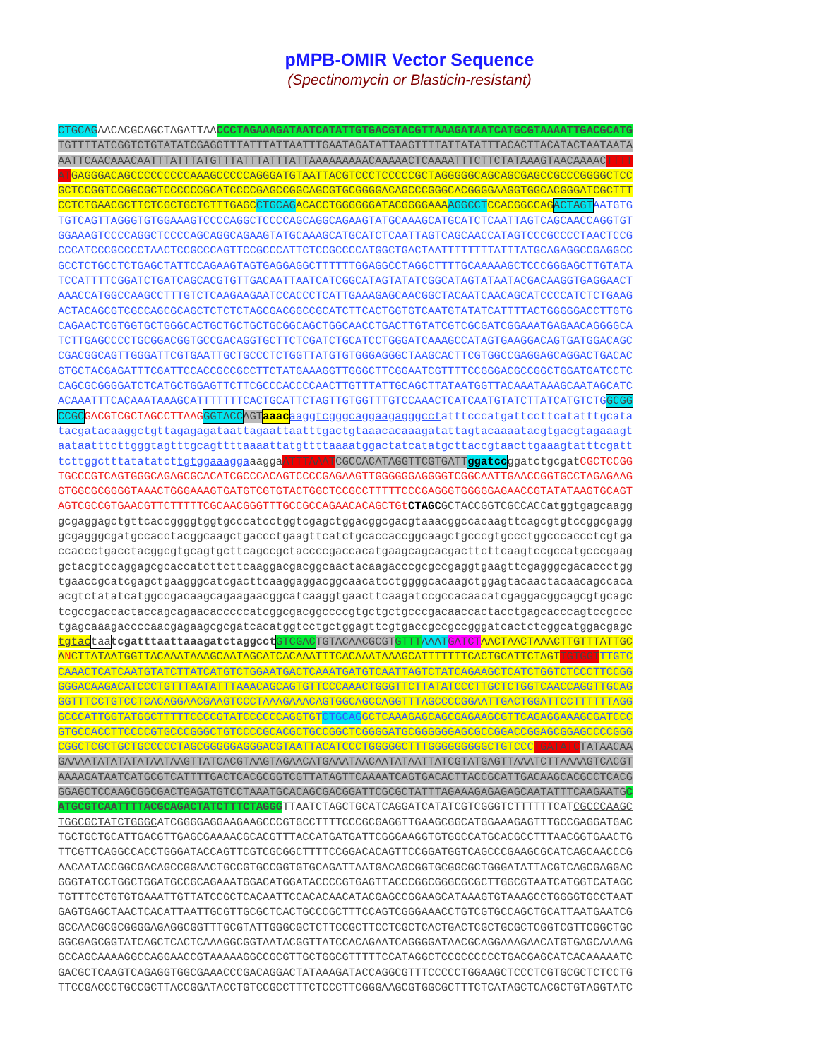pMPB-OMIR Vector Sequence
(Spectinomycin or Blasticin-resistant)
CTGCAGAACACGCAGCTAGATTAACCCTAGAAAGATAATCATATTGTGACGTACGTTAAAGATAATCATGCGTAAAATTGACGCATG TGTTTTATCGGTCTGTATATCGAGGTTTATTTATTAATTTGAATAGATATTAAGTTTTATTATATTTACACTTACATACTAATAATA AATTCAACAAACAATTTATTTATGTTTATTTATTTATTAAAAAAAAACAAAAACTCAAAATTTCTTCTATAAAGTAACAAAAC TTTT ATGAGGGACAGCCCCCCCCCAAAGCCCCCAGGGATGTAATTACGTCCCTCCCCCGCTAGGGGGCAGCAGCGAGCCGCCCGGGGCTCC GCTCCGGTCCGGCGCTCCCCCCGCATCCCCGAGCCGGCAGCGTGCGGGGACAGCCCGGGCACGGGGAAGGTGGCACGGGATCGCTTT CCTCTGAACGCTTCTCGCTGCTCTTTGAGCCTGCAGACACCTGGGGGGATACGGGGAAAAGGCCTCCACGGCCAGACTAGT AATGTG TGTCAGTTAGGGTGTGGAAAGTCCCCAGGCTCCCCAGCAGGCAGAAGTATGCAAAGCATGCATCTCAATTAGTCAGCAACCAGGTGT GGAAAGTCCCCAGGCTCCCCAGCAGGCAGAAGTATGCAAAGCATGCATCTCAATTAGTCAGCAACCATAGTCCCGCCCCTAACTCCG CCCATCCCGCCCCTAACTCCGCCCAGTTCCGCCCATTCTCCGCCCCATGGCTGACTAATTTTTTTTATTTATGCAGAGGCCGAGGCC GCCTCTGCCTCTGAGCTATTCCAGAAGTAGTGAGGAGGCTTTTTTGGAGGCCTAGGCTTTTGCAAAAAGCTCCCGGGAGCTTGTATA TCCATTTTCGGATCTGATCAGCACGTGTTGACAATTAATCATCGGCATAGTATATCGGCATAGTATAATACGACAAGGTGAGGAACT AAACCATGGCCAAGCCTTTGTCTCAAGAAGAATCCACCCTCATTGAAAGAGCAACGGCTACAATCAACAGCATCCCCATCTCTGAAG ACTACAGCGTCGCCAGCGCAGCTCTCTCTAGCGACGGCCGCATCTTCACTGGTGTCAATGTATATCATTTTACTGGGGGACCTTGTG CAGAACTCGTGGTGCTGGGCACTGCTGCTGCTGCGGCAGCTGGCAACCTGACTTGTATCGTCGCGATCGGAAATGAGAACAGGGGCA TCTTGAGCCCCTGCGGACGGTGCCGACAGGTGCTTCTCGATCTGCATCCTGGGATCAAAGCCATAGTGAAGGACAGTGATGGACAGC CGACGGCAGTTGGGATTCGTGAATTGCTGCCCTCTGGTTATGTGTGGGAGGGCTAAGCACTTCGTGGCCGAGGAGCAGGACTGACAC GTGCTACGAGATTTCGATTCCACCGCCGCCTTCTATGAAAGGTTGGGCTTCGGAATCGTTTTCCGGGACGCCGGCTGGATGATCCTC CAGCGCGGGGATCTCATGCTGGAGTTCTTCGCCCACCCCAACTTGTTTATTGCAGCTTATAATGGTTACAAATAAAGCAATAGCATC ACAAATTTCACAAATAAAGCATTTTTTTCACTGCATTCTAGTTGTGGTTTGTCCAAACTCATCAATGTATCTTATCATGTCTG GCGG CCGC GACGTCGCTAGCCTTAAG GGTACC AGT aaac aaggtcgggcaggaagagggcctatttcccatgattccttcatatttgcata tacgatacaaggctgttagagagataattagaattaatttgactgtaaacacaaagatattagtacaaaatacgtgacgtagaaagt aataatttcttgggtagtttgcagttttaaaattatgttttaaaatggactatcatatgcttaccgtaacttgaaagtatttcgatt tcttggctttatatatcttgtggaaaggaaaggaATTTAAAT CGCCACATAGGTTCGTGATT ggatccggatctgcgatCGCTCCGG TGCCCGTCAGTGGGCAGAGCGCACATCGCCCACAGTCCCCGAGAAGTTGGGGGGAGGGGTCGGCAATTGAACCGGTGCCTAGAGAAG GTGGCGCGGGGTAAACTGGGAAAGTGATGTCGTGTACTGGCTCCGCCTTTTTCCCGAGGGTGGGGGAGAACCGTATATAAGTGCAGT AGTCGCCGTGAACGTTCTTTTTCGCAACGGGTTTGCCGCCAGAACACAGCTGt CTAGCGCTACCGGTCGCCACCatggtgagcaagg gcgaggagctgttcaccggggtggtgcccatcctggtcgagctggacggcgacgtaaacggccacaagttcagcgtgtccggcgagg gcgagggcgatgccacctacggcaagctgaccctgaagttcatctgcaccaccggcaagctgcccgtgccctggcccaccctcgtga ccaccctgacctacggcgtgcagtgcttcagccgctaccccgaccacatgaagcagcacgacttcttcaagtccgccatgcccgaag gctacgtccaggagcgcaccatcttcttcaaggacgacggcaactacaagacccgcgccgaggtgaagttcgagggcgacaccctgg tgaaccgcatcgagctgaagggcatcgacttcaaggaggacggcaacatcctggggcacaagctggagtacaactacaacagccaca acgtctatatcatggccgacaagcagaagaacggcatcaaggtgaacttcaagatccgccacaacatcgaggacggcagcgtgcagc tcgccgaccactaccagcagaacacccccatcggcgacggccccgtgctgctgcccgacaaccactacctgagcacccagtccgccc tgagcaaagaccccaacgagaagcgcgatcacatggtcctgctggagttcgtgaccgccgccgggatcactctcggcatggacgagc tgtac taa tcgatttaattaaagatctaggcct GTCGAC TGTACAACGCGT GTTT AAAT GATCT AACTAACTAAACTTGTTTATTGC ANCTTATAATGGTTACAAATAAAGCAATAGCATCACAAATTTCACAAATAAAGCATTTTTTTCACTGCATTCTAGTTGTGGT TTGTC CAAACTCATCAATGTATCTTATCATGTCTGGAATGACTCAAATGATGTCAATTAGTCTATCAGAAGCTCATCTGGTCTCCCTTCCGG GGGACAAGACATCCCTGTTTAATATTTAAACAGCAGTGTTCCCAAACTGGGTTCTTATATCCCTTGCTCTGGTCAACCAGGTTGCAG GGTTTCCTGTCCTCACAGGAACGAAGTCCCTAAAGAAACAGTGGCAGCCAGGTTTAGCCCCGGAATTGACTGGATTCCTTTTTTAGG GCCCATTGGTATGGCTTTTTCCCCGTATCCCCCCAGGTGTCTGCAGGCTCAAAGAGCAGCGAGAAGCGTTCAGAGGAAAGCGATCCC GTGCCACCTTCCCCGTGCCCGGGCTGTCCCCGCACGCTGCCGGCTCGGGGATGCGGGGGGAGCGCCGGACCGGAGCGGAGCCCCGGG CGGCTCGCTGCTGCCCCCTAGCGGGGGAGGGACGTAATTACATCCCTGGGGGCTTTGGGGGGGGGCTGTCCC TGATATC TATAACAA GAAAATATATATATAATAAGTTATCACGTAAGTAGAACATGAAATAACAATATAATTATCGTATGAGTTAAATCTTAAAAGTCACGT AAAAGATAATCATGCGTCATTTTGACTCACGCGGTCGTTATAGTTCAAAATCAGTGACACTTACCGCATTGACAAGCACGCCTCACG GGAGCTCCAAGCGGCGACTGAGATGTCCTAAATGCACAGCGACGGATTCGCGCTATTTAGAAAGAGAGAGCAATATTTCAAGAATG C ATGCGTCAATTTTACGCAGACTATCTTTCTAGGGTTAATCTAGCTGCATCAGGATCATATCGTCGGGTCTTTTTTCATCGCCCAAGC TGGCGCTATCTGGGCATCGGGGAGGAAGAAGCCCGTGCCTTTTCCCGCGAGGTTGAAGCGGCATGGAAAGAGTTTGCCGAGGATGAC TGCTGCTGCATTGACGTTGAGCGAAAACGCACGTTTACCATGATGATTCGGGAAGGTGTGGCCATGCACGCCTTTAACGGTGAACTG TTCGTTCAGGCCACCTGGGATACCAGTTCGTCGCGGCTTTTCCGGACACAGTTCCGGATGGTCAGCCCGAAGCGCATCAGCAACCCG AACAATACCGGCGACAGCCGGAACTGCCGTGCCGGTGTGCAGATTAATGACAGCGGTGCGGCGCTGGGATATTACGTCAGCGAGGAC GGGTATCCTGGCTGGATGCCGCAGAAATGGACATGGATACCCCGTGAGTTACCCGGCGGGCGCGCTTGGCGTAATCATGGTCATAGC TGTTTCCTGTGTGAAATTGTTATCCGCTCACAATTCCACACAACATACGAGCCGGAAGCATAAAGTGTAAAGCCTGGGGTGCCTAAT GAGTGAGCTAACTCACATTAATTGCGTTGCGCTCACTGCCCGCTTTCCAGTCGGGAAACCTGTCGTGCCAGCTGCATTAATGAATCG GCCAACGCGCGGGGAGAGGCGGTTTGCGTATTGGGCGCTCTTCCGCTTCCTCGCTCACTGACTCGCTGCGCTCGGTCGTTCGGCTGC GGCGAGCGGTATCAGCTCACTCAAAGGCGGTAATACGGTTATCCACAGAATCAGGGGATAACGCAGGAAAGAACATGTGAGCAAAAG GCCAGCAAAAGGCCAGGAACCGTAAAAAGGCCGCGTTGCTGGCGTTTTTCCATAGGCTCCGCCCCCCTGACGAGCATCACAAAAATC GACGCTCAAGTCAGAGGTGGCGAAACCCGACAGGACTATAAAGATACCAGGCGTTTCCCCCTGGAAGCTCCCTCGTGCGCTCTCCTG TTCCGACCCTGCCGCTTACCGGATACCTGTCCGCCTTTCTCCCTTCGGGAAGCGTGGCGCTTTCTCATAGCTCACGCTGTAGGTATC